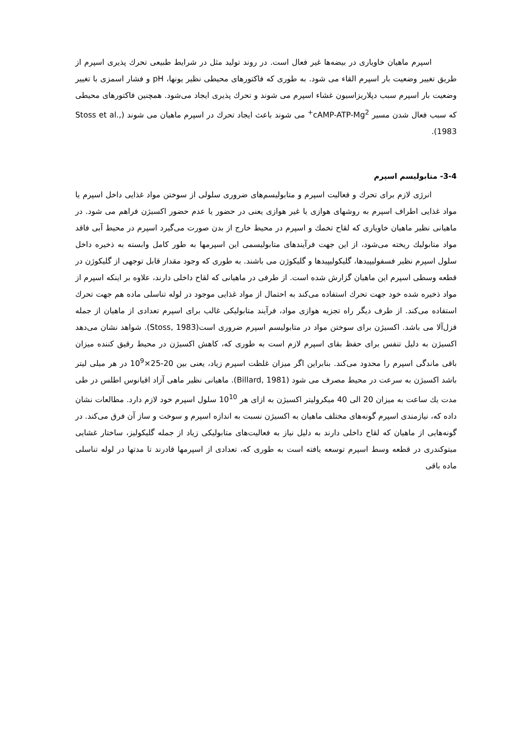اسپرم ماهیان خاویاری در بیضه‌ها غیر فعال است. در روند تولید مثل در شرایط طبیعی تحرك پذیری اسپرم از طریق تغییر وضعیت بار اسپرم القاء می شود. به طوری که فاکتورهای محیطی نظیر یونها، pH و فشار اسمزی با تغییر وضعیت بار اسپرم سبب دپلاریزاسیون غشاء اسپرم می شوند و تحرك پذیری ایجاد می‌شود. همچنین فاکتورهای محیطی که سبب فعال شدن مسیر cAMP-ATP-Mg<sup>2+</sup> می شوند باعث ایجاد تحرك در اسپرم ماهیان می شوند (Stoss et al., 1983).
3-4- متابولیسم اسپرم
انرژی لازم برای تحرك و فعالیت اسپرم و متابولیسم‌های ضروری سلولی از سوختن مواد غذایی داخل اسپرم یا مواد غذایی اطراف اسپرم به روشهای هوازی یا غیر هوازی یعنی در حضور یا عدم حضور اکسیژن فراهم می شود. در ماهیانی نظیر ماهیان خاویاری که لقاح تخمك و اسپرم در محیط خارج از بدن صورت می‌گیرد اسپرم در محیط آبی فاقد مواد متابولیك ریخته می‌شود، از این جهت فرآیندهای متابولیسمی این اسپرمها به طور کامل وابسته به ذخیره داخل سلول اسپرم نظیر فسفولیپیدها، گلیکولیپیدها و گلیکوژن می باشند. به طوری که وجود مقدار قابل توجهی از گلیکوژن در قطعه وسطی اسپرم این ماهیان گزارش شده است. از طرفی در ماهیانی که لقاح داخلی دارند، علاوه بر اینکه اسپرم از مواد ذخیره شده خود جهت تحرك استفاده می‌کند به احتمال از مواد غذایی موجود در لوله تناسلی ماده هم جهت تحرك استفاده می‌کند. از طرف دیگر راه تجزیه هوازی مواد، فرآیند متابولیکی غالب برای اسپرم تعدادی از ماهیان از جمله قزل‌آلا می باشد. اکسیژن برای سوختن مواد در متابولیسم اسپرم ضروری است(Stoss, 1983). شواهد نشان می‌دهد اکسیژن به دلیل تنفس برای حفظ بقای اسپرم لازم است به طوری که، کاهش اکسیژن در محیط رقیق کننده میزان باقی ماندگی اسپرم را محدود می‌کند. بنابراین اگر میزان غلظت اسپرم زیاد، یعنی بین 20-25×10<sup>9</sup> در هر میلی لیتر باشد اکسیژن به سرعت در محیط مصرف می شود (Billard, 1981). ماهیانی نظیر ماهی آزاد اقیانوس اطلس در طی مدت یك ساعت به میزان 20 الی 40 میکرولیتر اکسیژن به ازای هر 10<sup>10</sup> سلول اسپرم خود لازم دارد. مطالعات نشان داده که، نیازمندی اسپرم گونه‌های مختلف ماهیان به اکسیژن نسبت به اندازه اسپرم و سوخت و ساز آن فرق می‌کند. در گونه‌هایی از ماهیان که لقاح داخلی دارند به دلیل نیاز به فعالیت‌های متابولیکی زیاد از جمله گلیکولیز، ساختار غشایی میتوکندری در قطعه وسط اسپرم توسعه یافته است به طوری که، تعدادی از اسپرمها قادرند تا مدتها در لوله تناسلی ماده باقی